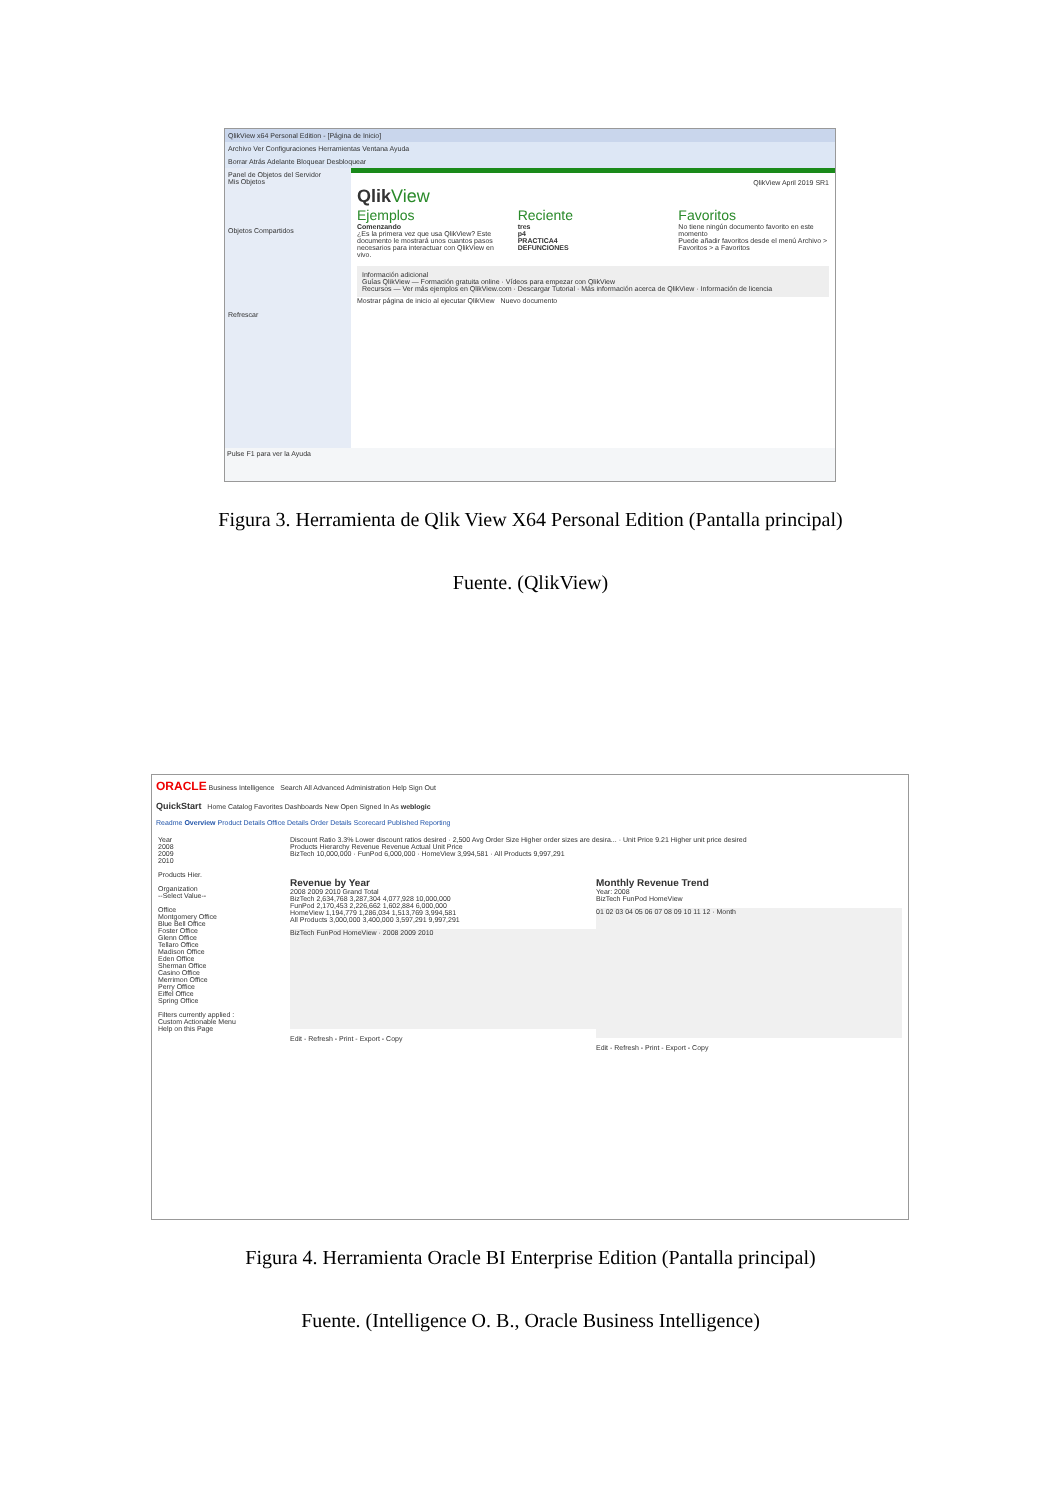QlikView x64 Personal Edition - [Página de Inicio]
Archivo Ver Configuraciones Herramientas Ventana Ayuda
Borrar Atrás Adelante Bloquear Desbloquear
Panel de Objetos del Servidor
Mis Objetos
Objetos Compartidos
Refrescar
QlikView April 2019 SR1
Qlik View
Ejemplos
Comenzando
¿Es la primera vez que usa QlikView? Este documento le mostrará unos cuantos pasos necesarios para interactuar con QlikView en vivo.
Reciente
tres
p4
PRACTICA4
DEFUNCIONES
Favoritos
No tiene ningún documento favorito en este momento
Puede añadir favoritos desde el menú Archivo > Favoritos > a Favoritos
Información adicional
Guías QlikView — Formación gratuita online · Vídeos para empezar con QlikView
Recursos — Ver más ejemplos en QlikView.com · Descargar Tutorial · Más información acerca de QlikView · Información de licencia
Mostrar página de inicio al ejecutar QlikView Nuevo documento
Pulse F1 para ver la Ayuda
Figura 3. Herramienta de Qlik View X64 Personal Edition (Pantalla principal)
Fuente. (QlikView)
ORACLE Business Intelligence Search All Advanced Administration Help Sign Out
QuickStart Home Catalog Favorites Dashboards New Open Signed In As weblogic
Readme Overview Product Details Office Details Order Details Scorecard Published Reporting
Year
2008
2009
2010
Products Hier.
Organization
--Select Value--
Office
Montgomery Office
Blue Bell Office
Foster Office
Glenn Office
Tellaro Office
Madison Office
Eden Office
Sherman Office
Casino Office
Merrimon Office
Perry Office
Eiffel Office
Spring Office
Filters currently applied :
Custom Actionable Menu
Help on this Page
Discount Ratio 3.3% Lower discount ratios desired · 2,500 Avg Order Size Higher order sizes are desira... · Unit Price 9.21 Higher unit price desired
Products Hierarchy Revenue Revenue Actual Unit Price
BizTech 10,000,000 · FunPod 6,000,000 · HomeView 3,994,581 · All Products 9,997,291
Revenue by Year
2008 2009 2010 Grand Total
BizTech 2,634,768 3,287,304 4,077,928 10,000,000
FunPod 2,170,453 2,226,662 1,602,884 6,000,000
HomeView 1,194,779 1,286,034 1,513,769 3,994,581
All Products 3,000,000 3,400,000 3,597,291 9,997,291
BizTech FunPod HomeView · 2008 2009 2010
Edit - Refresh - Print - Export - Copy
Monthly Revenue Trend
Year: 2008
BizTech FunPod HomeView
01 02 03 04 05 06 07 08 09 10 11 12 · Month
Edit - Refresh - Print - Export - Copy
Figura 4. Herramienta Oracle BI Enterprise Edition (Pantalla principal)
Fuente. (Intelligence O. B., Oracle Business Intelligence)